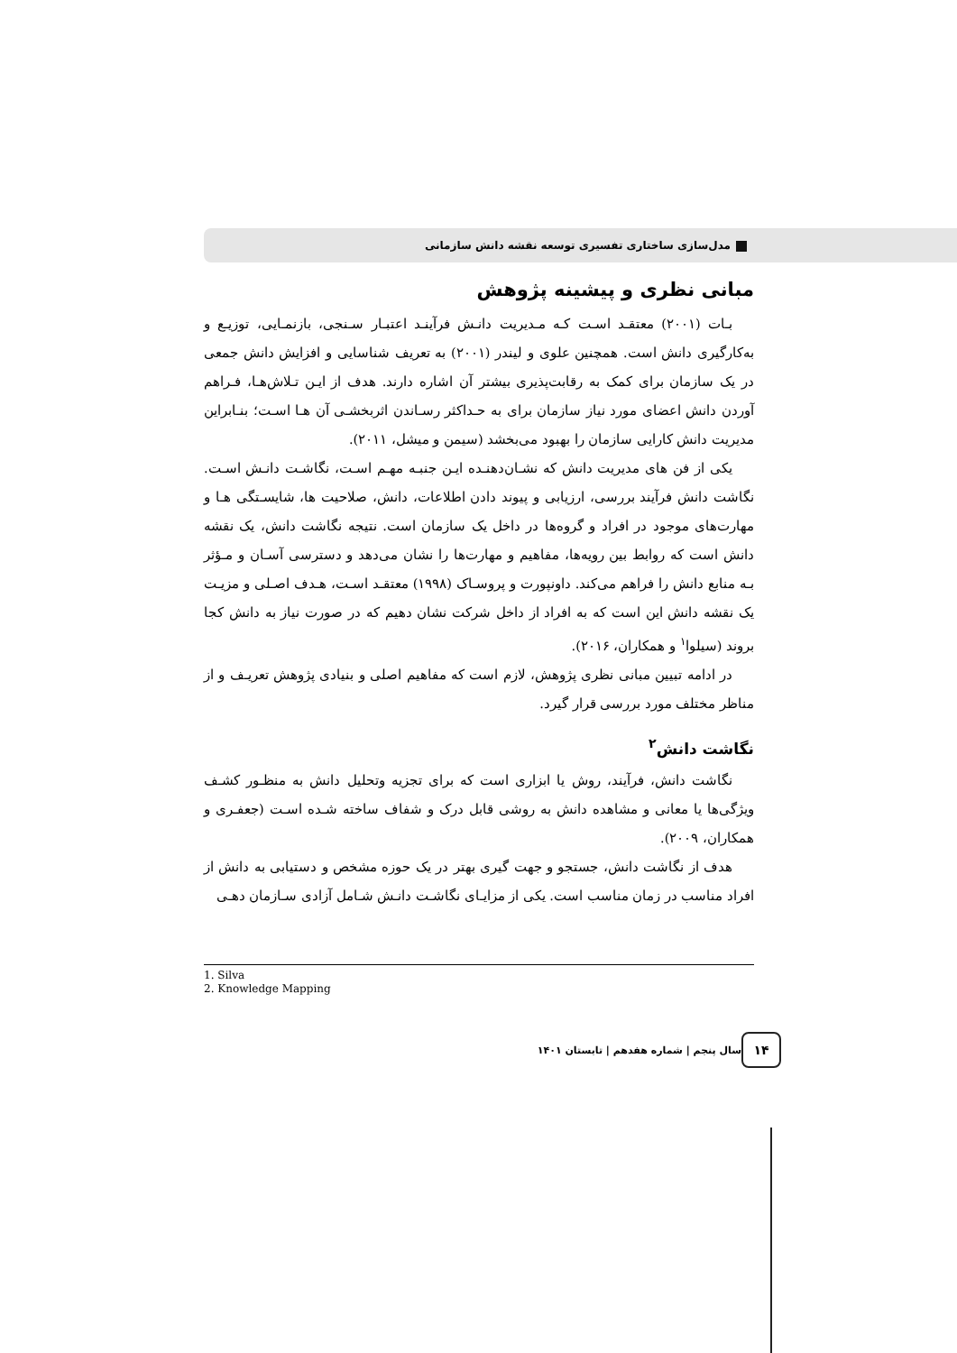مدل‌سازی ساختاری تفسیری توسعه نقشه دانش سازمانی
مبانی نظری و پیشینه پژوهش
بـات (۲۰۰۱) معتقـد اسـت کـه مـدیریت دانـش فرآینـد اعتبـار سـنجی، بازنمـایی، توزیـع و به‌کارگیری دانش است. همچنین علوی و لیندر (۲۰۰۱) به تعریف شناسایی و افزایش دانش جمعی در یک سازمان برای کمک به رقابت‌پذیری بیشتر آن اشاره دارند. هدف از ایـن تـلاش‌هـا، فـراهم آوردن دانش اعضای مورد نیاز سازمان برای به حـداکثر رسـاندن اثربخشـی آن هـا اسـت؛ بنـابراین مدیریت دانش کارایی سازمان را بهبود می‌بخشد (سیمن و میشل، ۲۰۱۱).
یکی از فن های مدیریت دانش که نشـان‌دهنـده ایـن جنبـه مهـم اسـت، نگاشـت دانـش اسـت. نگاشت دانش فرآیند بررسی، ارزیابی و پیوند دادن اطلاعات، دانش، صلاحیت ها، شایسـتگی هـا و مهارت‌های موجود در افراد و گروه‌ها در داخل یک سازمان است. نتیجه نگاشت دانش، یک نقشه دانش است که روابط بین رویه‌ها، مفاهیم و مهارت‌ها را نشان می‌دهد و دسترسی آسـان و مـؤثر بـه منابع دانش را فراهم می‌کند. داونپورت و پروسـاک (۱۹۹۸) معتقـد اسـت، هـدف اصـلی و مزیـت یک نقشه دانش این است که به افراد از داخل شرکت نشان دهیم که در صورت نیاز به دانش کجا بروند (سیلوا<sup>۱</sup> و همکاران، ۲۰۱۶).
در ادامه تبیین مبانی نظری پژوهش، لازم است که مفاهیم اصلی و بنیادی پژوهش تعریـف و از مناظر مختلف مورد بررسی قرار گیرد.
نگاشت دانش<sup>۲</sup>
نگاشت دانش، فرآیند، روش یا ابزاری است که برای تجزیه وتحلیل دانش به منظـور کشـف ویژگی‌ها یا معانی و مشاهده دانش به روشی قابل درک و شفاف ساخته شـده اسـت (جعفـری و همکاران، ۲۰۰۹).
هدف از نگاشت دانش، جستجو و جهت گیری بهتر در یک حوزه مشخص و دستیابی به دانش از افراد مناسب در زمان مناسب است. یکی از مزایـای نگاشـت دانـش شـامل آزادی سـازمان دهـی
1. Silva
2. Knowledge Mapping
۱۴ سال پنجم | شماره هفدهم | تابستان ۱۴۰۱